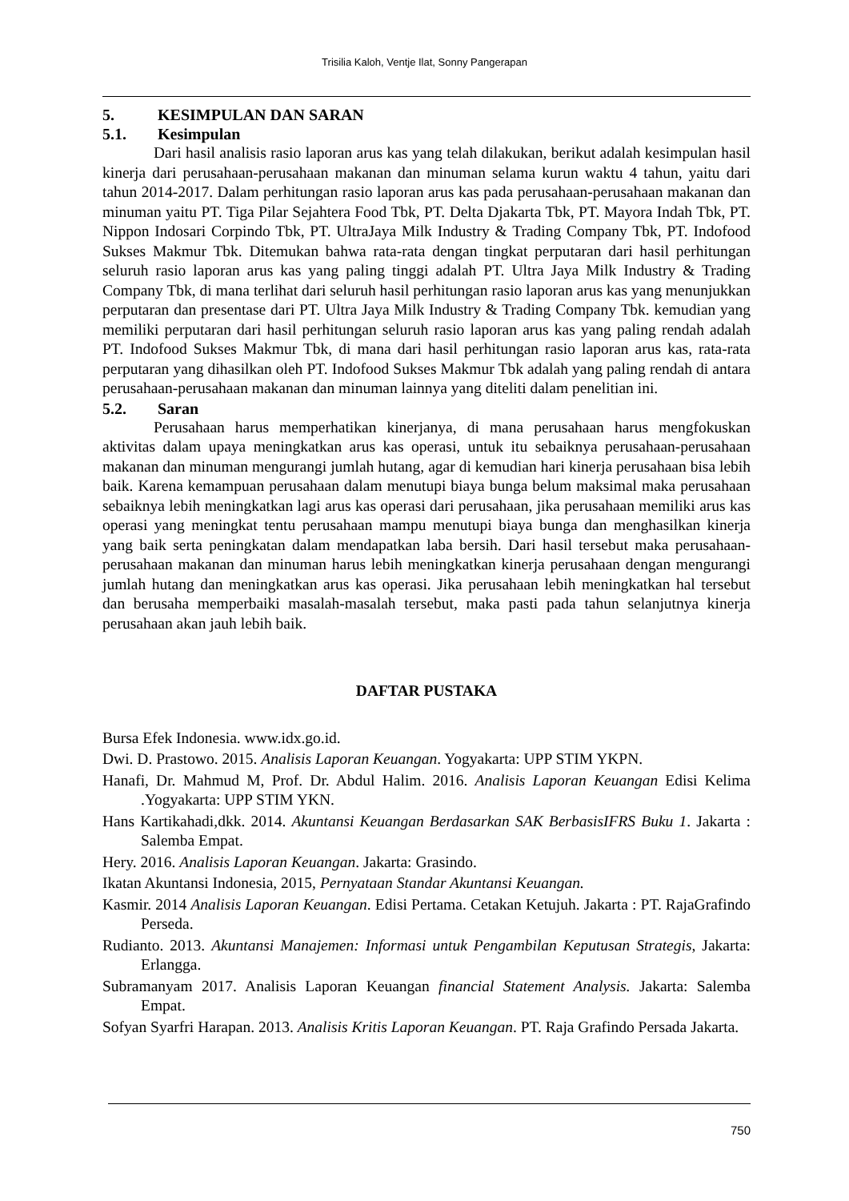Trisilia Kaloh, Ventje Ilat, Sonny Pangerapan
5. KESIMPULAN DAN SARAN
5.1. Kesimpulan
Dari hasil analisis rasio laporan arus kas yang telah dilakukan, berikut adalah kesimpulan hasil kinerja dari perusahaan-perusahaan makanan dan minuman selama kurun waktu 4 tahun, yaitu dari tahun 2014-2017. Dalam perhitungan rasio laporan arus kas pada perusahaan-perusahaan makanan dan minuman yaitu PT. Tiga Pilar Sejahtera Food Tbk, PT. Delta Djakarta Tbk, PT. Mayora Indah Tbk, PT. Nippon Indosari Corpindo Tbk, PT. UltraJaya Milk Industry & Trading Company Tbk, PT. Indofood Sukses Makmur Tbk. Ditemukan bahwa rata-rata dengan tingkat perputaran dari hasil perhitungan seluruh rasio laporan arus kas yang paling tinggi adalah PT. Ultra Jaya Milk Industry & Trading Company Tbk, di mana terlihat dari seluruh hasil perhitungan rasio laporan arus kas yang menunjukkan perputaran dan presentase dari PT. Ultra Jaya Milk Industry & Trading Company Tbk. kemudian yang memiliki perputaran dari hasil perhitungan seluruh rasio laporan arus kas yang paling rendah adalah PT. Indofood Sukses Makmur Tbk, di mana dari hasil perhitungan rasio laporan arus kas, rata-rata perputaran yang dihasilkan oleh PT. Indofood Sukses Makmur Tbk adalah yang paling rendah di antara perusahaan-perusahaan makanan dan minuman lainnya yang diteliti dalam penelitian ini.
5.2. Saran
Perusahaan harus memperhatikan kinerjanya, di mana perusahaan harus mengfokuskan aktivitas dalam upaya meningkatkan arus kas operasi, untuk itu sebaiknya perusahaan-perusahaan makanan dan minuman mengurangi jumlah hutang, agar di kemudian hari kinerja perusahaan bisa lebih baik. Karena kemampuan perusahaan dalam menutupi biaya bunga belum maksimal maka perusahaan sebaiknya lebih meningkatkan lagi arus kas operasi dari perusahaan, jika perusahaan memiliki arus kas operasi yang meningkat tentu perusahaan mampu menutupi biaya bunga dan menghasilkan kinerja yang baik serta peningkatan dalam mendapatkan laba bersih. Dari hasil tersebut maka perusahaan-perusahaan makanan dan minuman harus lebih meningkatkan kinerja perusahaan dengan mengurangi jumlah hutang dan meningkatkan arus kas operasi. Jika perusahaan lebih meningkatkan hal tersebut dan berusaha memperbaiki masalah-masalah tersebut, maka pasti pada tahun selanjutnya kinerja perusahaan akan jauh lebih baik.
DAFTAR PUSTAKA
Bursa Efek Indonesia. www.idx.go.id.
Dwi. D. Prastowo. 2015. Analisis Laporan Keuangan. Yogyakarta: UPP STIM YKPN.
Hanafi, Dr. Mahmud M, Prof. Dr. Abdul Halim. 2016. Analisis Laporan Keuangan Edisi Kelima .Yogyakarta: UPP STIM YKN.
Hans Kartikahadi,dkk. 2014. Akuntansi Keuangan Berdasarkan SAK BerbasisIFRS Buku 1. Jakarta : Salemba Empat.
Hery. 2016. Analisis Laporan Keuangan. Jakarta: Grasindo.
Ikatan Akuntansi Indonesia, 2015, Pernyataan Standar Akuntansi Keuangan.
Kasmir. 2014 Analisis Laporan Keuangan. Edisi Pertama. Cetakan Ketujuh. Jakarta : PT. RajaGrafindo Perseda.
Rudianto. 2013. Akuntansi Manajemen: Informasi untuk Pengambilan Keputusan Strategis, Jakarta: Erlangga.
Subramanyam 2017. Analisis Laporan Keuangan financial Statement Analysis. Jakarta: Salemba Empat.
Sofyan Syarfri Harapan. 2013. Analisis Kritis Laporan Keuangan. PT. Raja Grafindo Persada Jakarta.
750